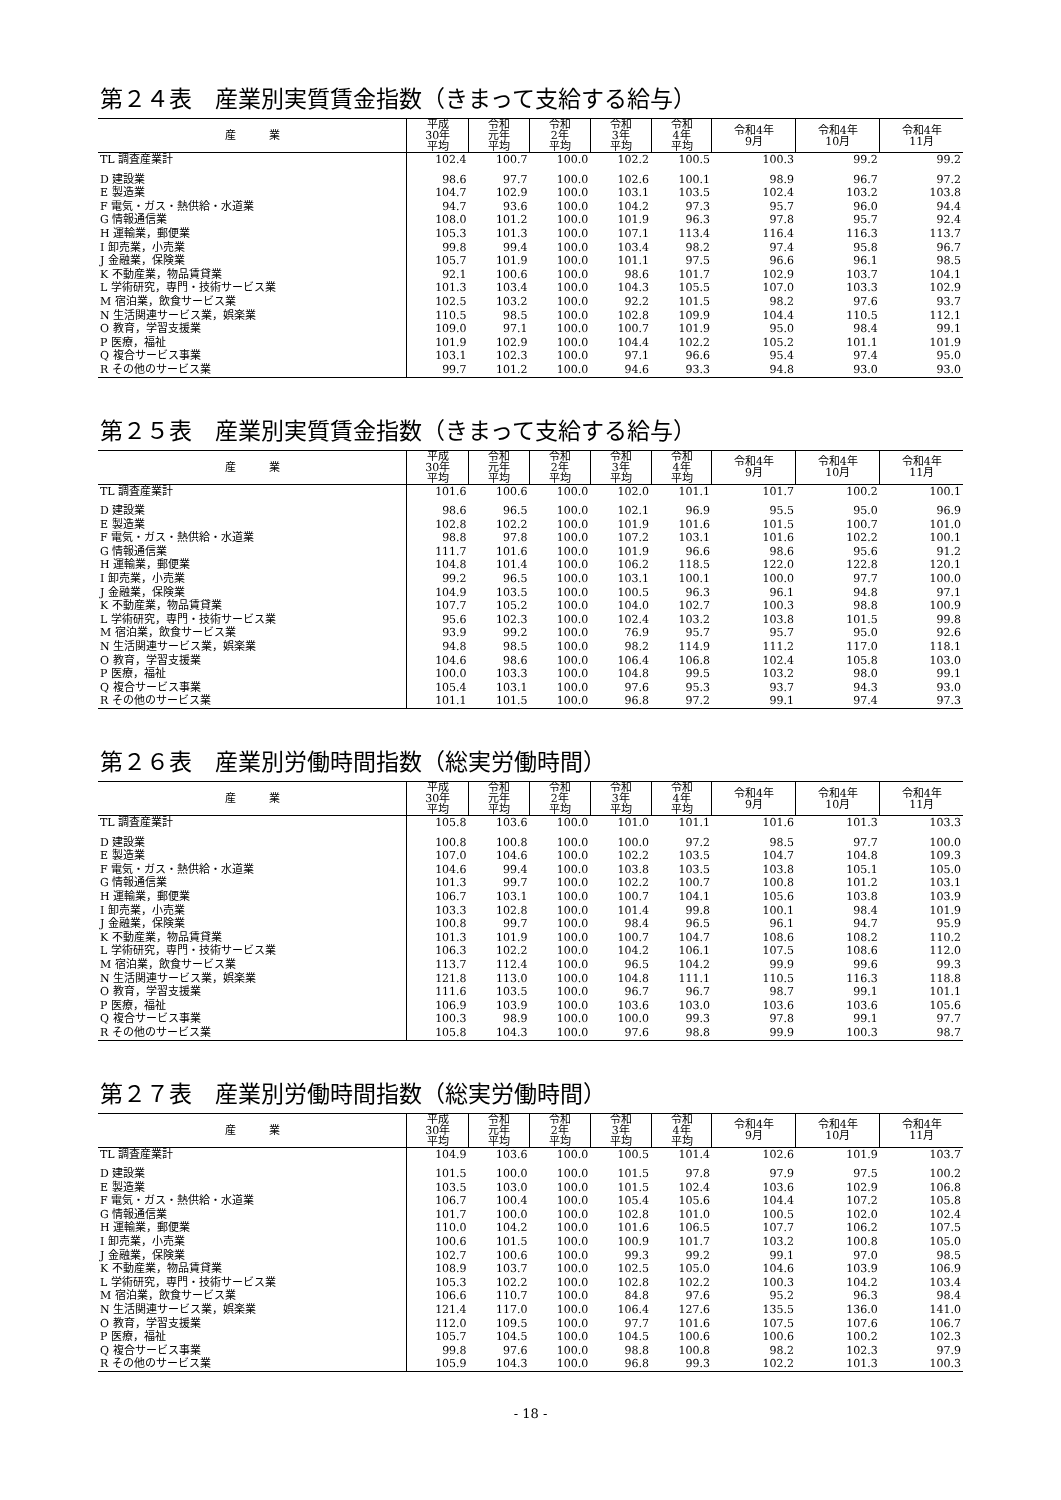第２４表　産業別実質賃金指数（きまって支給する給与）
| 産 業 | 平成 30年 平均 | 令和 元年 平均 | 令和 2年 平均 | 令和 3年 平均 | 令和 4年 平均 | 令和4年 9月 | 令和4年 10月 | 令和4年 11月 |
| --- | --- | --- | --- | --- | --- | --- | --- | --- |
| TL 調査産業計 | 102.4 | 100.7 | 100.0 | 102.2 | 100.5 | 100.3 | 99.2 | 99.2 |
| D 建設業 | 98.6 | 97.7 | 100.0 | 102.6 | 100.1 | 98.9 | 96.7 | 97.2 |
| E 製造業 | 104.7 | 102.9 | 100.0 | 103.1 | 103.5 | 102.4 | 103.2 | 103.8 |
| F 電気・ガス・熱供給・水道業 | 94.7 | 93.6 | 100.0 | 104.2 | 97.3 | 95.7 | 96.0 | 94.4 |
| G 情報通信業 | 108.0 | 101.2 | 100.0 | 101.9 | 96.3 | 97.8 | 95.7 | 92.4 |
| H 運輸業，郵便業 | 105.3 | 101.3 | 100.0 | 107.1 | 113.4 | 116.4 | 116.3 | 113.7 |
| I 卸売業，小売業 | 99.8 | 99.4 | 100.0 | 103.4 | 98.2 | 97.4 | 95.8 | 96.7 |
| J 金融業，保険業 | 105.7 | 101.9 | 100.0 | 101.1 | 97.5 | 96.6 | 96.1 | 98.5 |
| K 不動産業，物品賃貸業 | 92.1 | 100.6 | 100.0 | 98.6 | 101.7 | 102.9 | 103.7 | 104.1 |
| L 学術研究，専門・技術サービス業 | 101.3 | 103.4 | 100.0 | 104.3 | 105.5 | 107.0 | 103.3 | 102.9 |
| M 宿泊業，飲食サービス業 | 102.5 | 103.2 | 100.0 | 92.2 | 101.5 | 98.2 | 97.6 | 93.7 |
| N 生活関連サービス業，娯楽業 | 110.5 | 98.5 | 100.0 | 102.8 | 109.9 | 104.4 | 110.5 | 112.1 |
| O 教育，学習支援業 | 109.0 | 97.1 | 100.0 | 100.7 | 101.9 | 95.0 | 98.4 | 99.1 |
| P 医療，福祉 | 101.9 | 102.9 | 100.0 | 104.4 | 102.2 | 105.2 | 101.1 | 101.9 |
| Q 複合サービス事業 | 103.1 | 102.3 | 100.0 | 97.1 | 96.6 | 95.4 | 97.4 | 95.0 |
| R その他のサービス業 | 99.7 | 101.2 | 100.0 | 94.6 | 93.3 | 94.8 | 93.0 | 93.0 |
第２５表　産業別実質賃金指数（きまって支給する給与）
| 産 業 | 平成 30年 平均 | 令和 元年 平均 | 令和 2年 平均 | 令和 3年 平均 | 令和 4年 平均 | 令和4年 9月 | 令和4年 10月 | 令和4年 11月 |
| --- | --- | --- | --- | --- | --- | --- | --- | --- |
| TL 調査産業計 | 101.6 | 100.6 | 100.0 | 102.0 | 101.1 | 101.7 | 100.2 | 100.1 |
| D 建設業 | 98.6 | 96.5 | 100.0 | 102.1 | 96.9 | 95.5 | 95.0 | 96.9 |
| E 製造業 | 102.8 | 102.2 | 100.0 | 101.9 | 101.6 | 101.5 | 100.7 | 101.0 |
| F 電気・ガス・熱供給・水道業 | 98.8 | 97.8 | 100.0 | 107.2 | 103.1 | 101.6 | 102.2 | 100.1 |
| G 情報通信業 | 111.7 | 101.6 | 100.0 | 101.9 | 96.6 | 98.6 | 95.6 | 91.2 |
| H 運輸業，郵便業 | 104.8 | 101.4 | 100.0 | 106.2 | 118.5 | 122.0 | 122.8 | 120.1 |
| I 卸売業，小売業 | 99.2 | 96.5 | 100.0 | 103.1 | 100.1 | 100.0 | 97.7 | 100.0 |
| J 金融業，保険業 | 104.9 | 103.5 | 100.0 | 100.5 | 96.3 | 96.1 | 94.8 | 97.1 |
| K 不動産業，物品賃貸業 | 107.7 | 105.2 | 100.0 | 104.0 | 102.7 | 100.3 | 98.8 | 100.9 |
| L 学術研究，専門・技術サービス業 | 95.6 | 102.3 | 100.0 | 102.4 | 103.2 | 103.8 | 101.5 | 99.8 |
| M 宿泊業，飲食サービス業 | 93.9 | 99.2 | 100.0 | 76.9 | 95.7 | 95.7 | 95.0 | 92.6 |
| N 生活関連サービス業，娯楽業 | 94.8 | 98.5 | 100.0 | 98.2 | 114.9 | 111.2 | 117.0 | 118.1 |
| O 教育，学習支援業 | 104.6 | 98.6 | 100.0 | 106.4 | 106.8 | 102.4 | 105.8 | 103.0 |
| P 医療，福祉 | 100.0 | 103.3 | 100.0 | 104.8 | 99.5 | 103.2 | 98.0 | 99.1 |
| Q 複合サービス事業 | 105.4 | 103.1 | 100.0 | 97.6 | 95.3 | 93.7 | 94.3 | 93.0 |
| R その他のサービス業 | 101.1 | 101.5 | 100.0 | 96.8 | 97.2 | 99.1 | 97.4 | 97.3 |
第２６表　産業別労働時間指数（総実労働時間）
| 産 業 | 平成 30年 平均 | 令和 元年 平均 | 令和 2年 平均 | 令和 3年 平均 | 令和 4年 平均 | 令和4年 9月 | 令和4年 10月 | 令和4年 11月 |
| --- | --- | --- | --- | --- | --- | --- | --- | --- |
| TL 調査産業計 | 105.8 | 103.6 | 100.0 | 101.0 | 101.1 | 101.6 | 101.3 | 103.3 |
| D 建設業 | 100.8 | 100.8 | 100.0 | 100.0 | 97.2 | 98.5 | 97.7 | 100.0 |
| E 製造業 | 107.0 | 104.6 | 100.0 | 102.2 | 103.5 | 104.7 | 104.8 | 109.3 |
| F 電気・ガス・熱供給・水道業 | 104.6 | 99.4 | 100.0 | 103.8 | 103.5 | 103.8 | 105.1 | 105.0 |
| G 情報通信業 | 101.3 | 99.7 | 100.0 | 102.2 | 100.7 | 100.8 | 101.2 | 103.1 |
| H 運輸業，郵便業 | 106.7 | 103.1 | 100.0 | 100.7 | 104.1 | 105.6 | 103.8 | 103.9 |
| I 卸売業，小売業 | 103.3 | 102.8 | 100.0 | 101.4 | 99.8 | 100.1 | 98.4 | 101.9 |
| J 金融業，保険業 | 100.8 | 99.7 | 100.0 | 98.4 | 96.5 | 96.1 | 94.7 | 95.9 |
| K 不動産業，物品賃貸業 | 101.3 | 101.9 | 100.0 | 100.7 | 104.7 | 108.6 | 108.2 | 110.2 |
| L 学術研究，専門・技術サービス業 | 106.3 | 102.2 | 100.0 | 104.2 | 106.1 | 107.5 | 108.6 | 112.0 |
| M 宿泊業，飲食サービス業 | 113.7 | 112.4 | 100.0 | 96.5 | 104.2 | 99.9 | 99.6 | 99.3 |
| N 生活関連サービス業，娯楽業 | 121.8 | 113.0 | 100.0 | 104.8 | 111.1 | 110.5 | 116.3 | 118.8 |
| O 教育，学習支援業 | 111.6 | 103.5 | 100.0 | 96.7 | 96.7 | 98.7 | 99.1 | 101.1 |
| P 医療，福祉 | 106.9 | 103.9 | 100.0 | 103.6 | 103.0 | 103.6 | 103.6 | 105.6 |
| Q 複合サービス事業 | 100.3 | 98.9 | 100.0 | 100.0 | 99.3 | 97.8 | 99.1 | 97.7 |
| R その他のサービス業 | 105.8 | 104.3 | 100.0 | 97.6 | 98.8 | 99.9 | 100.3 | 98.7 |
第２７表　産業別労働時間指数（総実労働時間）
| 産 業 | 平成 30年 平均 | 令和 元年 平均 | 令和 2年 平均 | 令和 3年 平均 | 令和 4年 平均 | 令和4年 9月 | 令和4年 10月 | 令和4年 11月 |
| --- | --- | --- | --- | --- | --- | --- | --- | --- |
| TL 調査産業計 | 104.9 | 103.6 | 100.0 | 100.5 | 101.4 | 102.6 | 101.9 | 103.7 |
| D 建設業 | 101.5 | 100.0 | 100.0 | 101.5 | 97.8 | 97.9 | 97.5 | 100.2 |
| E 製造業 | 103.5 | 103.0 | 100.0 | 101.5 | 102.4 | 103.6 | 102.9 | 106.8 |
| F 電気・ガス・熱供給・水道業 | 106.7 | 100.4 | 100.0 | 105.4 | 105.6 | 104.4 | 107.2 | 105.8 |
| G 情報通信業 | 101.7 | 100.0 | 100.0 | 102.8 | 101.0 | 100.5 | 102.0 | 102.4 |
| H 運輸業，郵便業 | 110.0 | 104.2 | 100.0 | 101.6 | 106.5 | 107.7 | 106.2 | 107.5 |
| I 卸売業，小売業 | 100.6 | 101.5 | 100.0 | 100.9 | 101.7 | 103.2 | 100.8 | 105.0 |
| J 金融業，保険業 | 102.7 | 100.6 | 100.0 | 99.3 | 99.2 | 99.1 | 97.0 | 98.5 |
| K 不動産業，物品賃貸業 | 108.9 | 103.7 | 100.0 | 102.5 | 105.0 | 104.6 | 103.9 | 106.9 |
| L 学術研究，専門・技術サービス業 | 105.3 | 102.2 | 100.0 | 102.8 | 102.2 | 100.3 | 104.2 | 103.4 |
| M 宿泊業，飲食サービス業 | 106.6 | 110.7 | 100.0 | 84.8 | 97.6 | 95.2 | 96.3 | 98.4 |
| N 生活関連サービス業，娯楽業 | 121.4 | 117.0 | 100.0 | 106.4 | 127.6 | 135.5 | 136.0 | 141.0 |
| O 教育，学習支援業 | 112.0 | 109.5 | 100.0 | 97.7 | 101.6 | 107.5 | 107.6 | 106.7 |
| P 医療，福祉 | 105.7 | 104.5 | 100.0 | 104.5 | 100.6 | 100.6 | 100.2 | 102.3 |
| Q 複合サービス事業 | 99.8 | 97.6 | 100.0 | 98.8 | 100.8 | 98.2 | 102.3 | 97.9 |
| R その他のサービス業 | 105.9 | 104.3 | 100.0 | 96.8 | 99.3 | 102.2 | 101.3 | 100.3 |
- 18 -